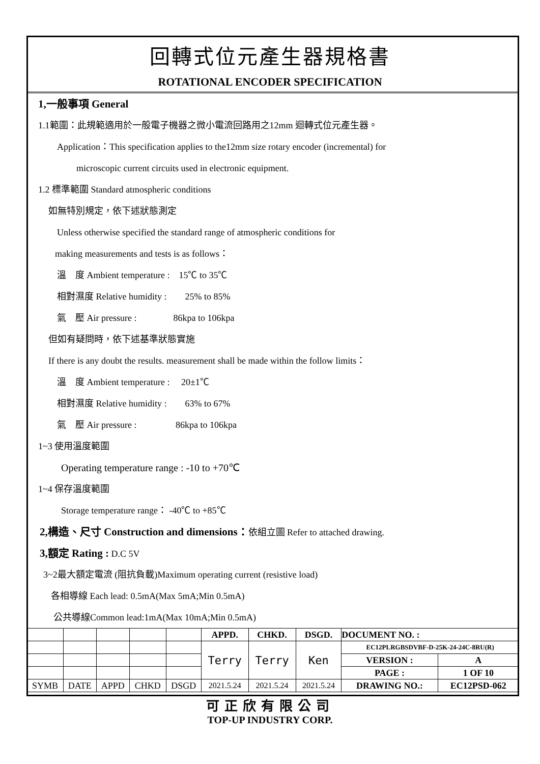回轉式位元產生器規格書
ROTATIONAL ENCODER SPECIFICATION
1,一般事項 General
1.1範圍：此規範適用於一般電子機器之微小電流回路用之12mm 迴轉式位元產生器。
Application：This specification applies to the12mm size rotary encoder (incremental) for
microscopic current circuits used in electronic equipment.
1.2 標準範圍 Standard atmospheric conditions
如無特別規定，依下述狀態測定
Unless otherwise specified the standard range of atmospheric conditions for
making measurements and tests is as follows：
溫　度 Ambient temperature :　15℃ to 35℃
相對濕度 Relative humidity :　　25% to 85%
氣　壓 Air pressure :　　　　86kpa to 106kpa
但如有疑問時，依下述基準狀態實施
If there is any doubt the results. measurement shall be made within the follow limits：
溫　度 Ambient temperature :　 20±1℃
相對濕度 Relative humidity :　　63% to 67%
氣　壓 Air pressure :　　　　 86kpa to 106kpa
1~3 使用溫度範圍
Operating temperature range : -10 to +70℃
1~4 保存溫度範圍
Storage temperature range： -40℃ to +85℃
2,構造、尺寸 Construction and dimensions：依組立圖 Refer to attached drawing.
3,額定 Rating : D.C 5V
3~2最大額定電流 (阻抗負載)Maximum operating current (resistive load)
各相導線 Each lead: 0.5mA(Max 5mA;Min 0.5mA)
公共導線Common lead:1mA(Max 10mA;Min 0.5mA)
| | | | | | APPD. | CHKD. | DSGD. | DOCUMENT NO. : | |
| | | | | | Terry | Terry | Ken | EC12PLRGBSDVBF-D-25K-24-24C-8RU(R) | |
| | | | | | | | | VERSION : | A |
| | | | | | | | | PAGE : | 1 OF 10 |
| SYMB | DATE | APPD | CHKD | DSGD | 2021.5.24 | 2021.5.24 | 2021.5.24 | DRAWING NO.: | EC12PSD-062 |
可正欣有限公司
TOP-UP INDUSTRY CORP.